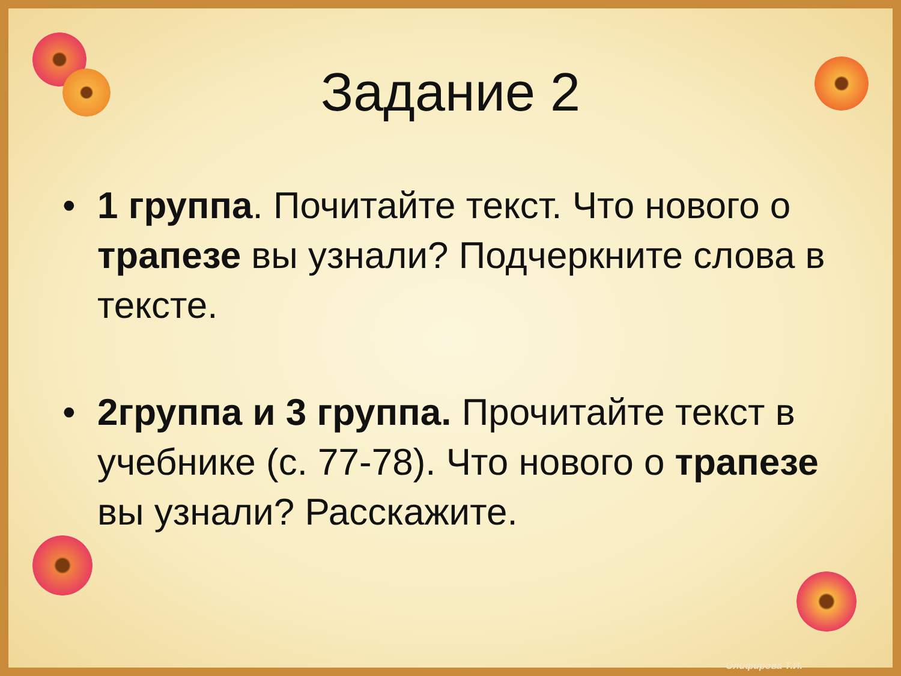Задание 2
• 1 группа. Почитайте текст. Что нового о трапезе вы узнали? Подчеркните слова в тексте.
• 2группа и 3 группа. Прочитайте текст в учебнике (с. 77-78). Что нового о трапезе вы узнали? Расскажите.
Олифирова Т.И.